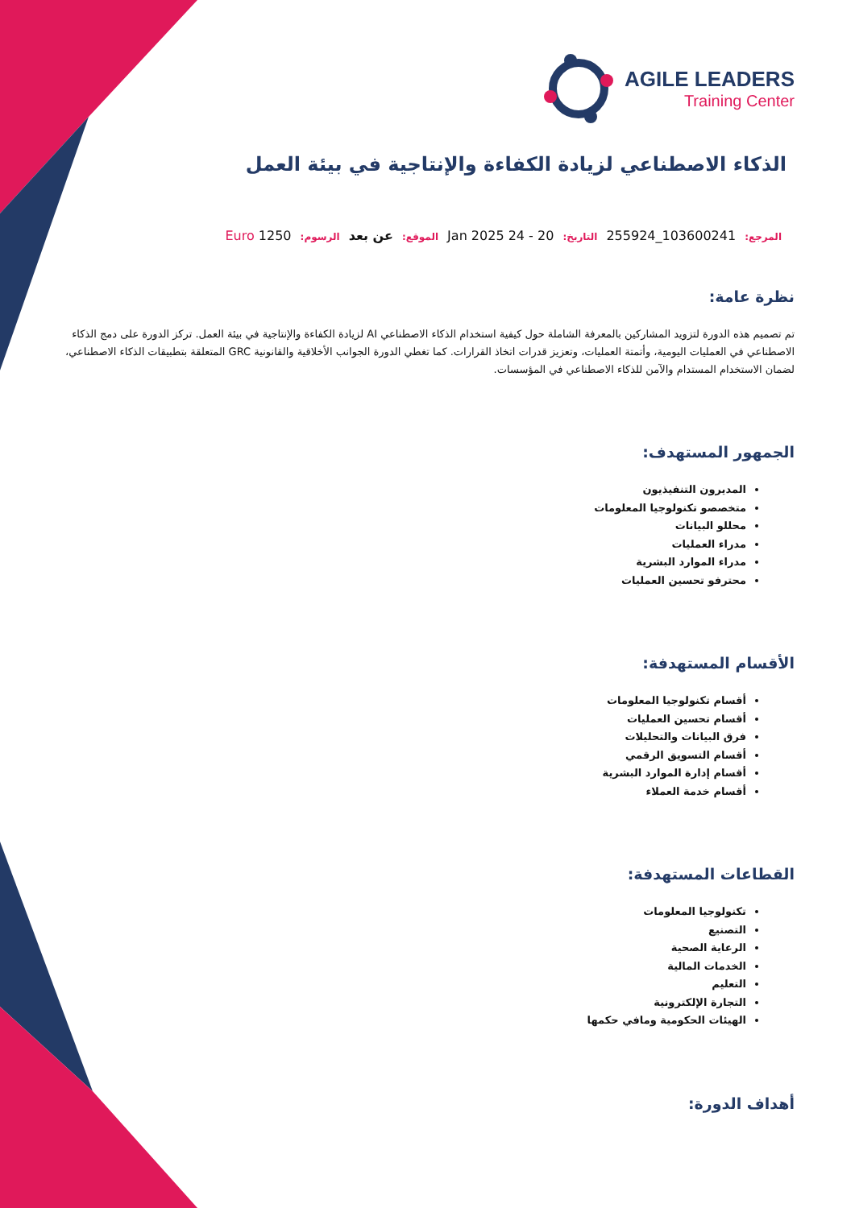AGILE LEADERS
Training Center
الذكاء الاصطناعي لزيادة الكفاءة والإنتاجية في بيئة العمل
المرجع: 103600241_255924 التاريخ: 20 - 24 Jan 2025 الموقع: عن بعد الرسوم: 1250 Euro
نظرة عامة:
تم تصميم هذه الدورة لتزويد المشاركين بالمعرفة الشاملة حول كيفية استخدام الذكاء الاصطناعي AI لزيادة الكفاءة والإنتاجية في بيئة العمل. تركز الدورة على دمج الذكاء الاصطناعي في العمليات اليومية، وأتمتة العمليات، وتعزيز قدرات اتخاذ القرارات. كما تغطي الدورة الجوانب الأخلاقية والقانونية GRC المتعلقة بتطبيقات الذكاء الاصطناعي، لضمان الاستخدام المستدام والآمن للذكاء الاصطناعي في المؤسسات.
الجمهور المستهدف:
المديرون التنفيذيون
متخصصو تكنولوجيا المعلومات
محللو البيانات
مدراء العمليات
مدراء الموارد البشرية
محترفو تحسين العمليات
الأقسام المستهدفة:
أقسام تكنولوجيا المعلومات
أقسام تحسين العمليات
فرق البيانات والتحليلات
أقسام التسويق الرقمي
أقسام إدارة الموارد البشرية
أقسام خدمة العملاء
القطاعات المستهدفة:
تكنولوجيا المعلومات
التصنيع
الرعاية الصحية
الخدمات المالية
التعليم
التجارة الإلكترونية
الهيئات الحكومية ومافي حكمها
أهداف الدورة: